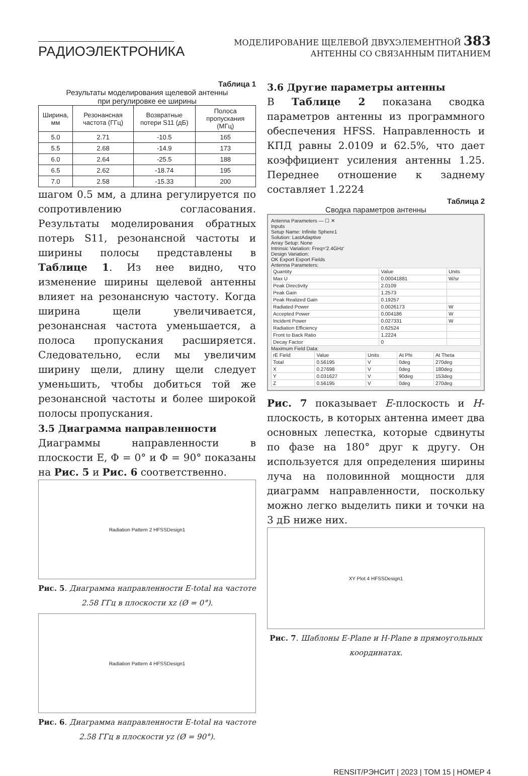РАДИОЭЛЕКТРОНИКА
МОДЕЛИРОВАНИЕ ЩЕЛЕВОЙ ДВУХЭЛЕМЕНТНОЙ 383
АНТЕННЫ СО СВЯЗАННЫМ ПИТАНИЕМ
Таблица 1
Результаты моделирования щелевой антенны
при регулировке ее ширины
| Ширина, мм | Резонансная частота (ГГц) | Возвратные потери S11 (дБ) | Полоса пропускания (МГц) |
| --- | --- | --- | --- |
| 5.0 | 2.71 | -10.5 | 165 |
| 5.5 | 2.68 | -14.9 | 173 |
| 6.0 | 2.64 | -25.5 | 188 |
| 6.5 | 2.62 | -18.74 | 195 |
| 7.0 | 2.58 | -15.33 | 200 |
шагом 0.5 мм, а длина регулируется по сопротивлению согласования. Результаты моделирования обратных потерь S11, резонансной частоты и ширины полосы представлены в Таблице 1. Из нее видно, что изменение ширины щелевой антенны влияет на резонансную частоту. Когда ширина щели увеличивается, резонансная частота уменьшается, а полоса пропускания расширяется. Следовательно, если мы увеличим ширину щели, длину щели следует уменьшить, чтобы добиться той же резонансной частоты и более широкой полосы пропускания.
3.5 Диаграмма направленности
Диаграммы направленности в плоскости E, Φ = 0° и Φ = 90° показаны на Рис. 5 и Рис. 6 соответственно.
Radiation Pattern 2 HFSSDesign1
Рис. 5. Диаграмма направленности E-total на частоте 2.58 ГГц в плоскости xz (Ø = 0°).
Radiation Pattern 4 HFSSDesign1
Рис. 6. Диаграмма направленности E-total на частоте 2.58 ГГц в плоскости yz (Ø = 90°).
3.6 Другие параметры антенны
В Таблице 2 показана сводка параметров антенны из программного обеспечения HFSS. Направленность и КПД равны 2.0109 и 62.5%, что дает коэффициент усиления антенны 1.25. Переднее отношение к заднему составляет 1.2224
Таблица 2
Сводка параметров антенны
Antenna Parameters — ☐ ✕
Inputs
Setup Name: Infinite Sphere1
Solution: LastAdaptive
Array Setup: None
Intrinsic Variation: Freq='2.4GHz'
Design Variation:
OK Export Export Fields
Antenna Parameters:
| Quantity | Value | Units |
| --- | --- | --- |
| Max U | 0.00041881 | W/sr |
| Peak Directivity | 2.0109 | |
| Peak Gain | 1.2573 | |
| Peak Realized Gain | 0.19257 | |
| Radiated Power | 0.0026173 | W |
| Accepted Power | 0.004186 | W |
| Incident Power | 0.027331 | W |
| Radiation Efficiency | 0.62524 | |
| Front to Back Ratio | 1.2224 | |
| Decay Factor | 0 | |
Maximum Field Data:
| rE Field | Value | Units | At Phi | At Theta |
| --- | --- | --- | --- | --- |
| Total | 0.56195 | V | 0deg | 270deg |
| X | 0.27698 | V | 0deg | 180deg |
| Y | 0.031627 | V | 90deg | 153deg |
| Z | 0.56195 | V | 0deg | 270deg |
Рис. 7 показывает E-плоскость и H-плоскость, в которых антенна имеет два основных лепестка, которые сдвинуты по фазе на 180° друг к другу. Он используется для определения ширины луча на половинной мощности для диаграмм направленности, поскольку можно легко выделить пики и точки на 3 дБ ниже них.
XY Plot 4 HFSSDesign1
Рис. 7. Шаблоны E-Plane и H-Plane в прямоугольных координатах.
RENSIT/РЭНСИТ | 2023 | ТОМ 15 | НОМЕР 4